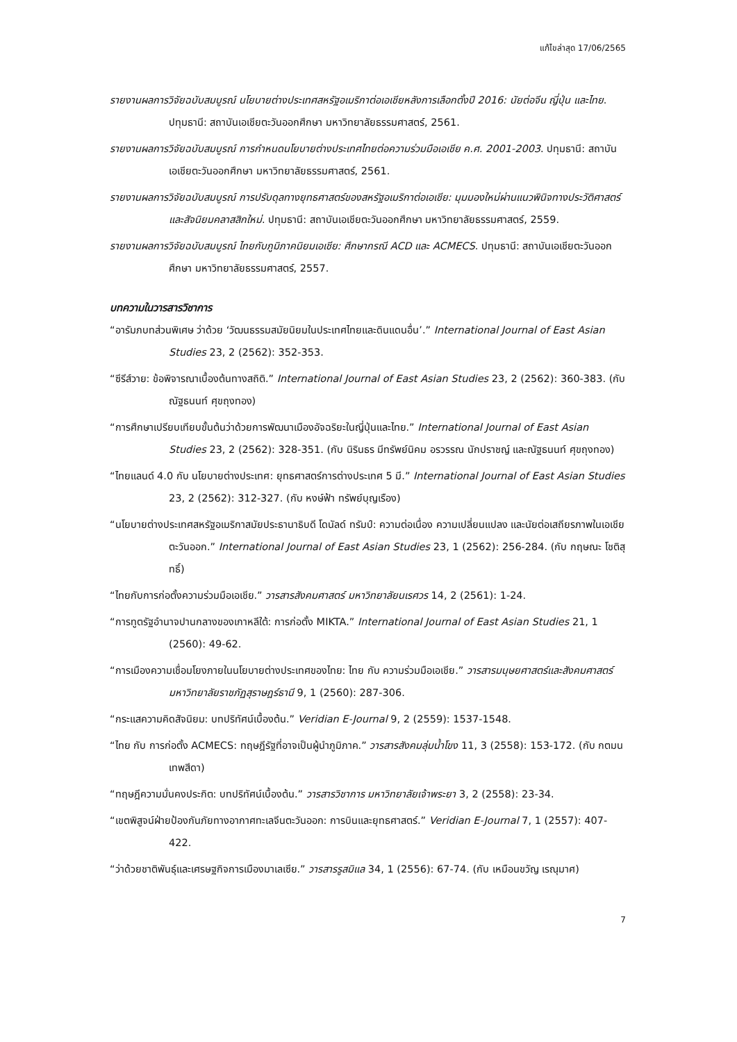แก้ไขล่าสุด 17/06/2565
รายงานผลการวิจัยฉบับสมบูรณ์ นโยบายต่างประเทศสหรัฐอเมริกาต่อเอเชียหลังการเลือกตั้งปี 2016: นัยต่อจีน ญี่ปุ่น และไทย. ปทุมธานี: สถาบันเอเชียตะวันออกศึกษา มหาวิทยาลัยธรรมศาสตร์, 2561.
รายงานผลการวิจัยฉบับสมบูรณ์ การกำหนดนโยบายต่างประเทศไทยต่อความร่วมมือเอเชีย ค.ศ. 2001-2003. ปทุมธานี: สถาบันเอเชียตะวันออกศึกษา มหาวิทยาลัยธรรมศาสตร์, 2561.
รายงานผลการวิจัยฉบับสมบูรณ์ การปรับดุลทางยุทธศาสตร์ของสหรัฐอเมริกาต่อเอเชีย: มุมมองใหม่ผ่านแนวพินิจทางประวัติศาสตร์และสัจนิยมคลาสสิกใหม่. ปทุมธานี: สถาบันเอเชียตะวันออกศึกษา มหาวิทยาลัยธรรมศาสตร์, 2559.
รายงานผลการวิจัยฉบับสมบูรณ์ ไทยกับภูมิภาคนิยมเอเชีย: ศึกษากรณี ACD และ ACMECS. ปทุมธานี: สถาบันเอเชียตะวันออกศึกษา มหาวิทยาลัยธรรมศาสตร์, 2557.
บทความในวารสารวิชาการ
“อารัมภบทส่วนพิเศษ ว่าด้วย ‘วัฒนธรรมสมัยนิยมในประเทศไทยและดินแดนอื่น’.” International Journal of East Asian Studies 23, 2 (2562): 352-353.
“ซีรีส์วาย: ข้อพิจารณาเบื้องต้นทางสถิติ.” International Journal of East Asian Studies 23, 2 (2562): 360-383. (กับ ณัฐธนนท์ ศุขถุงทอง)
“การศึกษาเปรียบเทียบขั้นต้นว่าด้วยการพัฒนาเมืองอัจฉริยะในญี่ปุ่นและไทย.” International Journal of East Asian Studies 23, 2 (2562): 328-351. (กับ นิรินธร มีทรัพย์นิคม อรวรรณ นักปราชญ์ และณัฐธนนท์ ศุขถุงทอง)
“ไทยแลนด์ 4.0 กับ นโยบายต่างประเทศ: ยุทธศาสตร์การต่างประเทศ 5 มี.” International Journal of East Asian Studies 23, 2 (2562): 312-327. (กับ หงษ์ฟ้า ทรัพย์บุญเรือง)
“นโยบายต่างประเทศสหรัฐอเมริกาสมัยประธานาธิบดี โดนัลด์ ทรัมป์: ความต่อเนื่อง ความเปลี่ยนแปลง และนัยต่อเสถียรภาพในเอเชียตะวันออก.” International Journal of East Asian Studies 23, 1 (2562): 256-284. (กับ กฤษณะ โชติสุทธิ์)
“ไทยกับการก่อตั้งความร่วมมือเอเชีย.” วารสารสังคมศาสตร์ มหาวิทยาลัยนเรศวร 14, 2 (2561): 1-24.
“การทูตรัฐอำนาจปานกลางของเกาหลีใต้: การก่อตั้ง MIKTA.” International Journal of East Asian Studies 21, 1 (2560): 49-62.
“การเมืองความเชื่อมโยงภายในนโยบายต่างประเทศของไทย: ไทย กับ ความร่วมมือเอเชีย.” วารสารมนุษยศาสตร์และสังคมศาสตร์ มหาวิทยาลัยราชภัฏสุราษฎร์ธานี 9, 1 (2560): 287-306.
“กระแสความคิดสัจนิยม: บทปริทัศน์เบื้องต้น.” Veridian E-Journal 9, 2 (2559): 1537-1548.
“ไทย กับ การก่อตั้ง ACMECS: ทฤษฎีรัฐที่อาจเป็นผู้นำภูมิภาค.” วารสารสังคมลุ่มน้ำโขง 11, 3 (2558): 153-172. (กับ กตมน เทพสีดา)
“ทฤษฎีความมั่นคงประกิต: บทปริทัศน์เบื้องต้น.” วารสารวิชาการ มหาวิทยาลัยเจ้าพระยา 3, 2 (2558): 23-34.
“เขตพิสูจน์ฝ่ายป้องกันภัยทางอากาศทะเลจีนตะวันออก: การบินและยุทธศาสตร์.” Veridian E-Journal 7, 1 (2557): 407-422.
“ว่าด้วยชาติพันธุ์และเศรษฐกิจการเมืองมาเลเซีย.” วารสารรูสมิแล 34, 1 (2556): 67-74. (กับ เหมือนขวัญ เรณุมาศ)
7